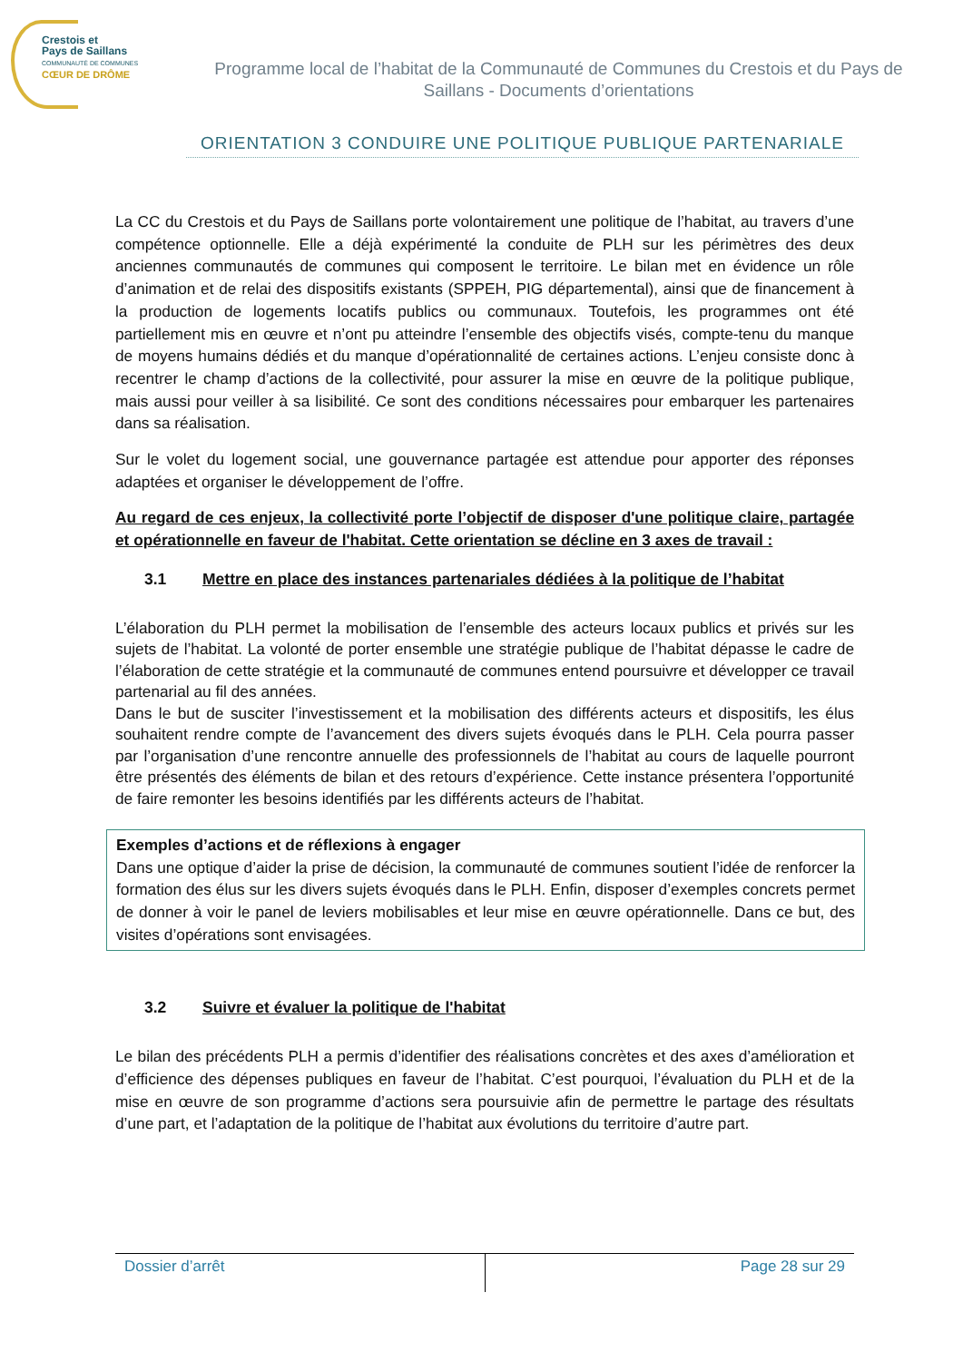Crestois et
Pays de Saillans
COMMUNAUTÉ DE COMMUNES
CŒUR DE DRÔME
Programme local de l’habitat de la Communauté de Communes du Crestois et du Pays de Saillans - Documents d’orientations
ORIENTATION 3 CONDUIRE UNE POLITIQUE PUBLIQUE PARTENARIALE
La CC du Crestois et du Pays de Saillans porte volontairement une politique de l’habitat, au travers d’une compétence optionnelle. Elle a déjà expérimenté la conduite de PLH sur les périmètres des deux anciennes communautés de communes qui composent le territoire. Le bilan met en évidence un rôle d’animation et de relai des dispositifs existants (SPPEH, PIG départemental), ainsi que de financement à la production de logements locatifs publics ou communaux. Toutefois, les programmes ont été partiellement mis en œuvre et n’ont pu atteindre l’ensemble des objectifs visés, compte-tenu du manque de moyens humains dédiés et du manque d’opérationnalité de certaines actions. L’enjeu consiste donc à recentrer le champ d’actions de la collectivité, pour assurer la mise en œuvre de la politique publique, mais aussi pour veiller à sa lisibilité. Ce sont des conditions nécessaires pour embarquer les partenaires dans sa réalisation.
Sur le volet du logement social, une gouvernance partagée est attendue pour apporter des réponses adaptées et organiser le développement de l’offre.
Au regard de ces enjeux, la collectivité porte l’objectif de disposer d'une politique claire, partagée et opérationnelle en faveur de l'habitat. Cette orientation se décline en 3 axes de travail :
3.1 Mettre en place des instances partenariales dédiées à la politique de l’habitat
L’élaboration du PLH permet la mobilisation de l’ensemble des acteurs locaux publics et privés sur les sujets de l’habitat. La volonté de porter ensemble une stratégie publique de l’habitat dépasse le cadre de l’élaboration de cette stratégie et la communauté de communes entend poursuivre et développer ce travail partenarial au fil des années.
Dans le but de susciter l’investissement et la mobilisation des différents acteurs et dispositifs, les élus souhaitent rendre compte de l’avancement des divers sujets évoqués dans le PLH. Cela pourra passer par l’organisation d’une rencontre annuelle des professionnels de l’habitat au cours de laquelle pourront être présentés des éléments de bilan et des retours d’expérience. Cette instance présentera l’opportunité de faire remonter les besoins identifiés par les différents acteurs de l’habitat.
Exemples d’actions et de réflexions à engager
Dans une optique d’aider la prise de décision, la communauté de communes soutient l’idée de renforcer la formation des élus sur les divers sujets évoqués dans le PLH. Enfin, disposer d’exemples concrets permet de donner à voir le panel de leviers mobilisables et leur mise en œuvre opérationnelle. Dans ce but, des visites d’opérations sont envisagées.
3.2 Suivre et évaluer la politique de l'habitat
Le bilan des précédents PLH a permis d’identifier des réalisations concrètes et des axes d’amélioration et d’efficience des dépenses publiques en faveur de l’habitat. C’est pourquoi, l’évaluation du PLH et de la mise en œuvre de son programme d’actions sera poursuivie afin de permettre le partage des résultats d’une part, et l’adaptation de la politique de l’habitat aux évolutions du territoire d’autre part.
Dossier d’arrêt
Page 28 sur 29